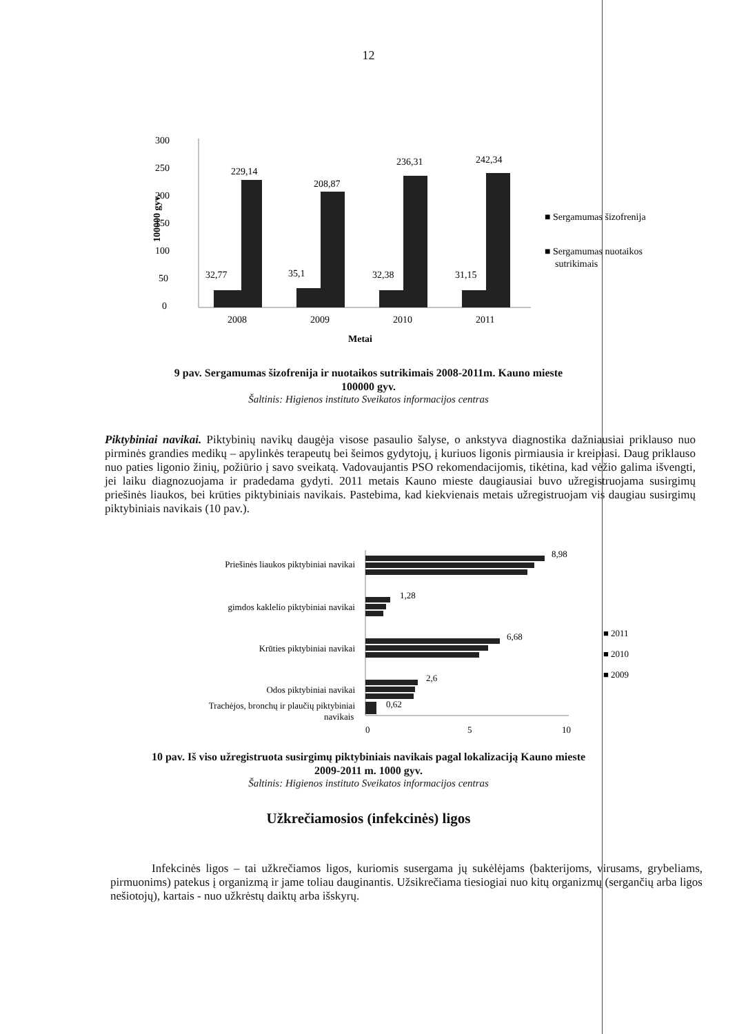12
300
250
200
150
100
50
0
100000 gyv.
32,77
229,14
35,1
208,87
32,38
236,31
31,15
242,34
2008
2009
2010
2011
Metai
■ Sergamumas šizofrenija
■ Sergamumas nuotaikos
sutrikimais
9 pav. Sergamumas šizofrenija ir nuotaikos sutrikimais 2008-2011m. Kauno mieste
100000 gyv.
Šaltinis: Higienos instituto Sveikatos informacijos centras
Piktybiniai navikai. Piktybinių navikų daugėja visose pasaulio šalyse, o ankstyva diagnostika dažniausiai priklauso nuo pirminės grandies medikų – apylinkės terapeutų bei šeimos gydytojų, į kuriuos ligonis pirmiausia ir kreipiasi. Daug priklauso nuo paties ligonio žinių, požiūrio į savo sveikatą. Vadovaujantis PSO rekomendacijomis, tikėtina, kad vėžio galima išvengti, jei laiku diagnozuojama ir pradedama gydyti. 2011 metais Kauno mieste daugiausiai buvo užregistruojama susirgimų priešinės liaukos, bei krūties piktybiniais navikais. Pastebima, kad kiekvienais metais užregistruojam vis daugiau susirgimų piktybiniais navikais (10 pav.).
Priešinės liaukos piktybiniai navikai
8,98
gimdos kaklelio piktybiniai navikai
1,28
Krūties piktybiniai navikai
6,68
Odos piktybiniai navikai
2,6
Trachėjos, bronchų ir plaučių piktybiniai
navikais
0,62
0
5
10
■ 2011
■ 2010
■ 2009
10 pav. Iš viso užregistruota susirgimų piktybiniais navikais pagal lokalizaciją Kauno mieste
2009-2011 m. 1000 gyv.
Šaltinis: Higienos instituto Sveikatos informacijos centras
Užkrečiamosios (infekcinės) ligos
Infekcinės ligos – tai užkrečiamos ligos, kuriomis susergama jų sukėlėjams (bakterijoms, virusams, grybeliams, pirmuonims) patekus į organizmą ir jame toliau dauginantis. Užsikrečiama tiesiogiai nuo kitų organizmų (sergančių arba ligos nešiotojų), kartais - nuo užkrėstų daiktų arba išskyrų.